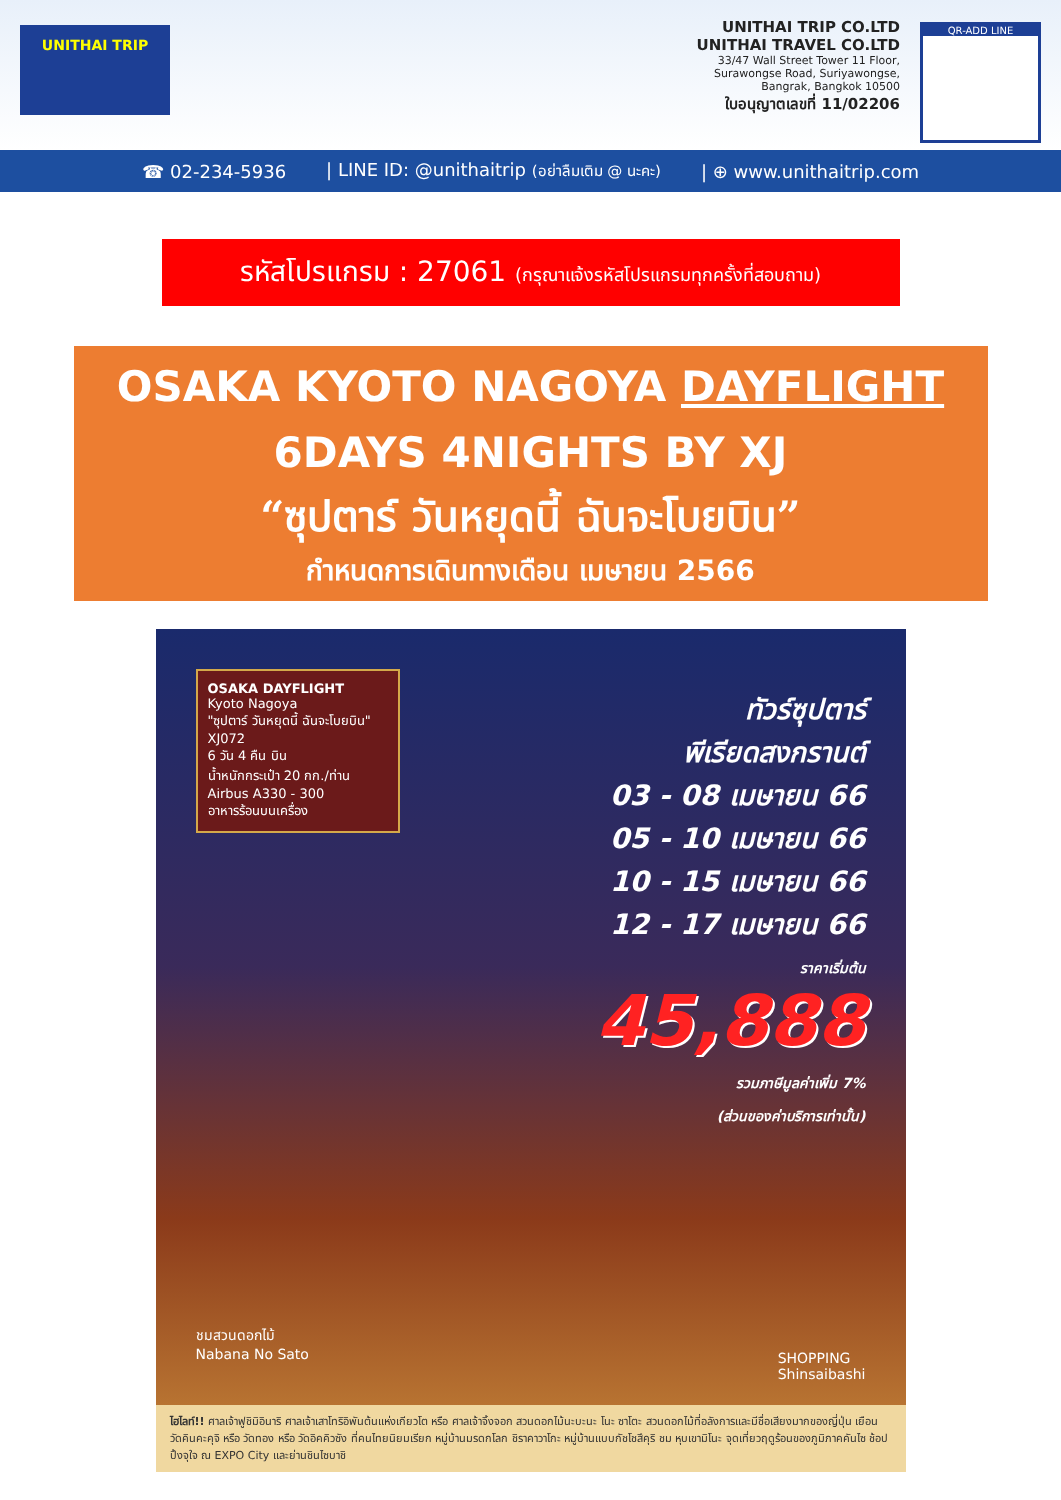UNITHAI TRIP
UNITHAI TRIP CO.LTD
UNITHAI TRAVEL CO.LTD
33/47 Wall Street Tower 11 Floor,
Surawongse Road, Suriyawongse,
Bangrak, Bangkok 10500
ใบอนุญาตเลขที่ 11/02206
QR-ADD LINE
☎ 02-234-5936 | LINE ID: @unithaitrip (อย่าลืมเติม @ นะคะ) | ⊕ www.unithaitrip.com
รหัสโปรแกรม : 27061 (กรุณาแจ้งรหัสโปรแกรมทุกครั้งที่สอบถาม)
OSAKA KYOTO NAGOYA DAYFLIGHT
6DAYS 4NIGHTS BY XJ
“ซุปตาร์ วันหยุดนี้ ฉันจะโบยบิน”
กำหนดการเดินทางเดือน เมษายน 2566
OSAKA DAYFLIGHT
Kyoto Nagoya
"ซุปตาร์ วันหยุดนี้ ฉันจะโบยบิน"
XJ072
6 วัน 4 คืน บิน
น้ำหนักกระเป๋า 20 กก./ท่าน
Airbus A330 - 300
อาหารร้อนบนเครื่อง
ทัวร์ซุปตาร์
พีเรียดสงกรานต์
03 - 08 เมษายน 66
05 - 10 เมษายน 66
10 - 15 เมษายน 66
12 - 17 เมษายน 66
ราคาเริ่มต้น
45,888
รวมภาษีมูลค่าเพิ่ม 7%
(ส่วนของค่าบริการเท่านั้น)
ชมสวนดอกไม้
Nabana No Sato
SHOPPING
Shinsaibashi
ไฮไลท์!! ศาลเจ้าฟูชิมิอินาริ ศาลเจ้าเสาโทริอิพันต้นแห่งเกียวโต หรือ ศาลเจ้าจิ้งจอก สวนดอกไม้นะบะนะ โนะ ซาโตะ สวนดอกไม้ที่อลังการและมีชื่อเสียงมากของญี่ปุ่น เยือน วัดคินคะคุจิ หรือ วัดทอง หรือ วัดอิคคิวซัง ที่คนไทยนิยมเรียก หมู่บ้านมรดกโลก ชิราคาวาโกะ หมู่บ้านแบบกัชโชสึคุริ ชม หุบเขามิโนะ จุดเที่ยวฤดูร้อนของภูมิภาคคันไซ ช้อปปิ้งจุใจ ณ EXPO City และย่านชินไซบาชิ